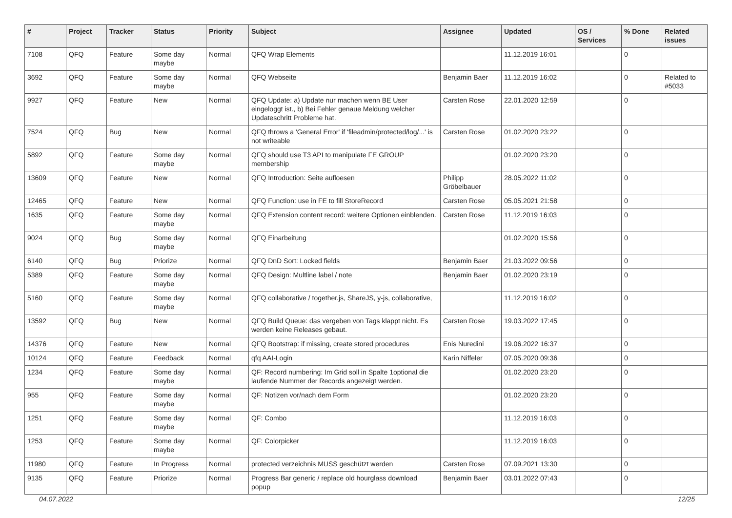| # | Project | Tracker | Status | Priority | Subject | Assignee | Updated | OS / Services | % Done | Related issues |
| --- | --- | --- | --- | --- | --- | --- | --- | --- | --- | --- |
| 7108 | QFQ | Feature | Some day maybe | Normal | QFQ Wrap Elements | | 11.12.2019 16:01 | | 0 | |
| 3692 | QFQ | Feature | Some day maybe | Normal | QFQ Webseite | Benjamin Baer | 11.12.2019 16:02 | | 0 | Related to #5033 |
| 9927 | QFQ | Feature | New | Normal | QFQ Update: a) Update nur machen wenn BE User eingeloggt ist., b) Bei Fehler genaue Meldung welcher Updateschritt Probleme hat. | Carsten Rose | 22.01.2020 12:59 | | 0 | |
| 7524 | QFQ | Bug | New | Normal | QFQ throws a 'General Error' if 'fileadmin/protected/log/...' is not writeable | Carsten Rose | 01.02.2020 23:22 | | 0 | |
| 5892 | QFQ | Feature | Some day maybe | Normal | QFQ should use T3 API to manipulate FE GROUP membership | | 01.02.2020 23:20 | | 0 | |
| 13609 | QFQ | Feature | New | Normal | QFQ Introduction: Seite aufloesen | Philipp Gröbelbauer | 28.05.2022 11:02 | | 0 | |
| 12465 | QFQ | Feature | New | Normal | QFQ Function: use in FE to fill StoreRecord | Carsten Rose | 05.05.2021 21:58 | | 0 | |
| 1635 | QFQ | Feature | Some day maybe | Normal | QFQ Extension content record: weitere Optionen einblenden. | Carsten Rose | 11.12.2019 16:03 | | 0 | |
| 9024 | QFQ | Bug | Some day maybe | Normal | QFQ Einarbeitung | | 01.02.2020 15:56 | | 0 | |
| 6140 | QFQ | Bug | Priorize | Normal | QFQ DnD Sort: Locked fields | Benjamin Baer | 21.03.2022 09:56 | | 0 | |
| 5389 | QFQ | Feature | Some day maybe | Normal | QFQ Design: Multline label / note | Benjamin Baer | 01.02.2020 23:19 | | 0 | |
| 5160 | QFQ | Feature | Some day maybe | Normal | QFQ collaborative / together.js, ShareJS, y-js, collaborative, | | 11.12.2019 16:02 | | 0 | |
| 13592 | QFQ | Bug | New | Normal | QFQ Build Queue: das vergeben von Tags klappt nicht. Es werden keine Releases gebaut. | Carsten Rose | 19.03.2022 17:45 | | 0 | |
| 14376 | QFQ | Feature | New | Normal | QFQ Bootstrap: if missing, create stored procedures | Enis Nuredini | 19.06.2022 16:37 | | 0 | |
| 10124 | QFQ | Feature | Feedback | Normal | qfq AAI-Login | Karin Niffeler | 07.05.2020 09:36 | | 0 | |
| 1234 | QFQ | Feature | Some day maybe | Normal | QF: Record numbering: Im Grid soll in Spalte 1optional die laufende Nummer der Records angezeigt werden. | | 01.02.2020 23:20 | | 0 | |
| 955 | QFQ | Feature | Some day maybe | Normal | QF: Notizen vor/nach dem Form | | 01.02.2020 23:20 | | 0 | |
| 1251 | QFQ | Feature | Some day maybe | Normal | QF: Combo | | 11.12.2019 16:03 | | 0 | |
| 1253 | QFQ | Feature | Some day maybe | Normal | QF: Colorpicker | | 11.12.2019 16:03 | | 0 | |
| 11980 | QFQ | Feature | In Progress | Normal | protected verzeichnis MUSS geschützt werden | Carsten Rose | 07.09.2021 13:30 | | 0 | |
| 9135 | QFQ | Feature | Priorize | Normal | Progress Bar generic / replace old hourglass download popup | Benjamin Baer | 03.01.2022 07:43 | | 0 | |
04.07.2022 12/25